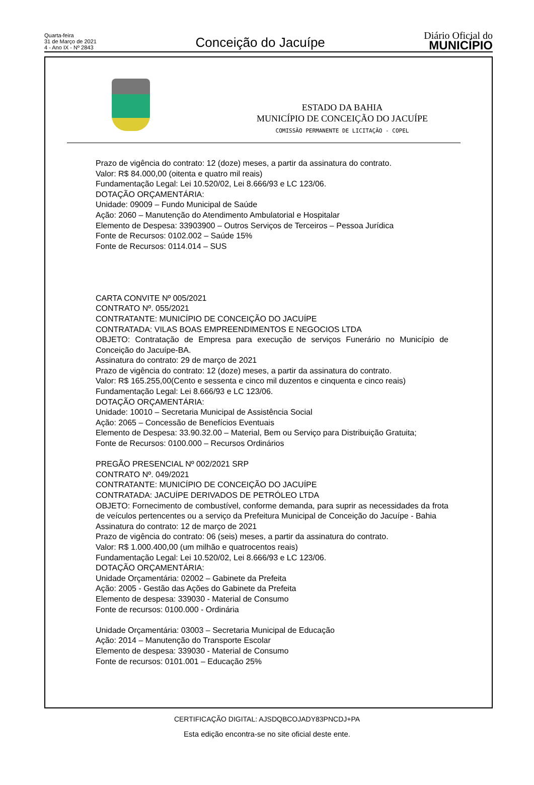Quarta-feira
31 de Março de 2021
4 - Ano IX - Nº 2843
Conceição do Jacuípe
Diário Oficial do
MUNICÍPIO
ESTADO DA BAHIA
MUNICÍPIO DE CONCEIÇÃO DO JACUÍPE
COMISSÃO PERMANENTE DE LICITAÇÃO - COPEL
Prazo de vigência do contrato: 12 (doze) meses, a partir da assinatura do contrato.
Valor: R$ 84.000,00 (oitenta e quatro mil reais)
Fundamentação Legal: Lei 10.520/02, Lei 8.666/93 e LC 123/06.
DOTAÇÃO ORÇAMENTÁRIA:
Unidade: 09009 – Fundo Municipal de Saúde
Ação: 2060 – Manutenção do Atendimento Ambulatorial e Hospitalar
Elemento de Despesa: 33903900 – Outros Serviços de Terceiros – Pessoa Jurídica
Fonte de Recursos: 0102.002 – Saúde 15%
Fonte de Recursos: 0114.014 – SUS
CARTA CONVITE Nº 005/2021
CONTRATO Nº. 055/2021
CONTRATANTE: MUNICÍPIO DE CONCEIÇÃO DO JACUÍPE
CONTRATADA: VILAS BOAS EMPREENDIMENTOS E NEGOCIOS LTDA
OBJETO: Contratação de Empresa para execução de serviços Funerário no Município de Conceição do Jacuípe-BA.
Assinatura do contrato: 29 de março de 2021
Prazo de vigência do contrato: 12 (doze) meses, a partir da assinatura do contrato.
Valor: R$ 165.255,00(Cento e sessenta e cinco mil duzentos e cinquenta e cinco reais)
Fundamentação Legal: Lei 8.666/93 e LC 123/06.
DOTAÇÃO ORÇAMENTÁRIA:
Unidade: 10010 – Secretaria Municipal de Assistência Social
Ação: 2065 – Concessão de Benefícios Eventuais
Elemento de Despesa: 33.90.32.00 – Material, Bem ou Serviço para Distribuição Gratuita;
Fonte de Recursos: 0100.000 – Recursos Ordinários
PREGÃO PRESENCIAL Nº 002/2021 SRP
CONTRATO Nº. 049/2021
CONTRATANTE: MUNICÍPIO DE CONCEIÇÃO DO JACUÍPE
CONTRATADA: JACUÍPE DERIVADOS DE PETRÓLEO LTDA
OBJETO: Fornecimento de combustível, conforme demanda, para suprir as necessidades da frota de veículos pertencentes ou a serviço da Prefeitura Municipal de Conceição do Jacuípe - Bahia
Assinatura do contrato: 12 de março de 2021
Prazo de vigência do contrato: 06 (seis) meses, a partir da assinatura do contrato.
Valor: R$ 1.000.400,00 (um milhão e quatrocentos reais)
Fundamentação Legal: Lei 10.520/02, Lei 8.666/93 e LC 123/06.
DOTAÇÃO ORÇAMENTÁRIA:
Unidade Orçamentária: 02002 – Gabinete da Prefeita
Ação: 2005 - Gestão das Ações do Gabinete da Prefeita
Elemento de despesa: 339030 - Material de Consumo
Fonte de recursos: 0100.000 - Ordinária
Unidade Orçamentária: 03003 – Secretaria Municipal de Educação
Ação: 2014 – Manutenção do Transporte Escolar
Elemento de despesa: 339030 - Material de Consumo
Fonte de recursos: 0101.001 – Educação 25%
CERTIFICAÇÃO DIGITAL: AJSDQBCOJADY83PNCDJ+PA
Esta edição encontra-se no site oficial deste ente.